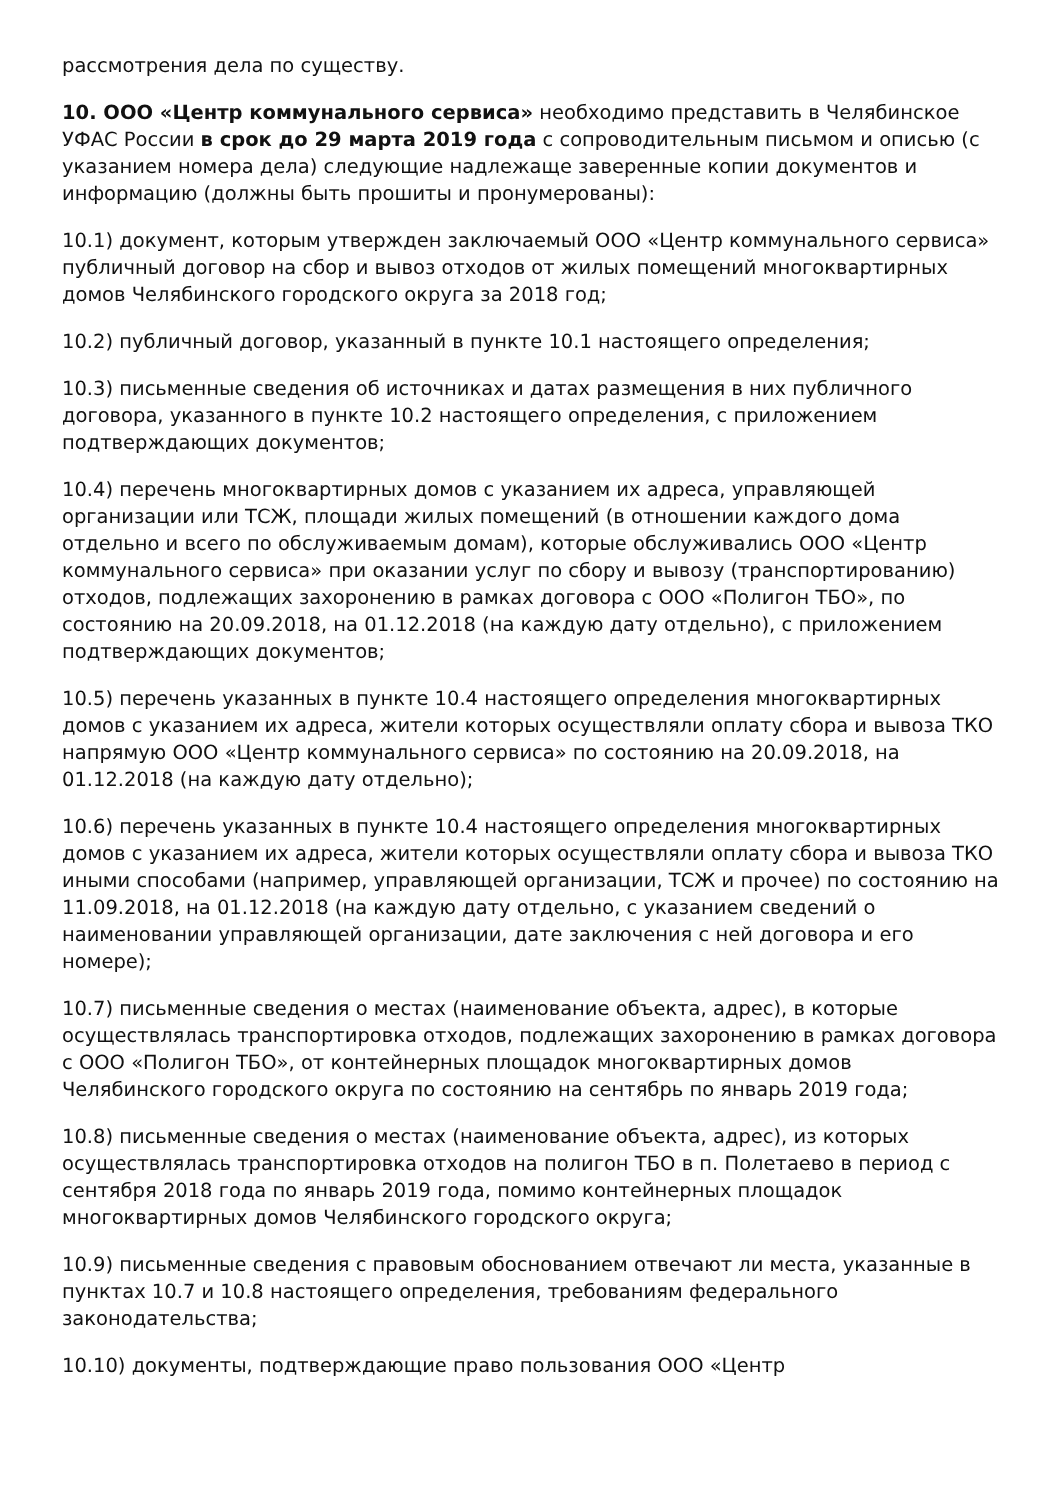рассмотрения дела по существу.
10. ООО «Центр коммунального сервиса» необходимо представить в Челябинское УФАС России в срок до 29 марта 2019 года с сопроводительным письмом и описью (с указанием номера дела) следующие надлежаще заверенные копии документов и информацию (должны быть прошиты и пронумерованы):
10.1) документ, которым утвержден заключаемый ООО «Центр коммунального сервиса» публичный договор на сбор и вывоз отходов от жилых помещений многоквартирных домов Челябинского городского округа за 2018 год;
10.2) публичный договор, указанный в пункте 10.1 настоящего определения;
10.3) письменные сведения об источниках и датах размещения в них публичного договора, указанного в пункте 10.2 настоящего определения, с приложением подтверждающих документов;
10.4) перечень многоквартирных домов с указанием их адреса, управляющей организации или ТСЖ, площади жилых помещений (в отношении каждого дома отдельно и всего по обслуживаемым домам), которые обслуживались ООО «Центр коммунального сервиса» при оказании услуг по сбору и вывозу (транспортированию) отходов, подлежащих захоронению в рамках договора с ООО «Полигон ТБО», по состоянию на 20.09.2018, на 01.12.2018 (на каждую дату отдельно), с приложением подтверждающих документов;
10.5) перечень указанных в пункте 10.4 настоящего определения многоквартирных домов с указанием их адреса, жители которых осуществляли оплату сбора и вывоза ТКО напрямую ООО «Центр коммунального сервиса» по состоянию на 20.09.2018, на 01.12.2018 (на каждую дату отдельно);
10.6) перечень указанных в пункте 10.4 настоящего определения многоквартирных домов с указанием их адреса, жители которых осуществляли оплату сбора и вывоза ТКО иными способами (например, управляющей организации, ТСЖ и прочее) по состоянию на 11.09.2018, на 01.12.2018 (на каждую дату отдельно, с указанием сведений о наименовании управляющей организации, дате заключения с ней договора и его номере);
10.7) письменные сведения о местах (наименование объекта, адрес), в которые осуществлялась транспортировка отходов, подлежащих захоронению в рамках договора с ООО «Полигон ТБО», от контейнерных площадок многоквартирных домов Челябинского городского округа по состоянию на сентябрь по январь 2019 года;
10.8) письменные сведения о местах (наименование объекта, адрес), из которых осуществлялась транспортировка отходов на полигон ТБО в п. Полетаево в период с сентября 2018 года по январь 2019 года, помимо контейнерных площадок многоквартирных домов Челябинского городского округа;
10.9) письменные сведения с правовым обоснованием отвечают ли места, указанные в пунктах 10.7 и 10.8 настоящего определения, требованиям федерального законодательства;
10.10) документы, подтверждающие право пользования ООО «Центр